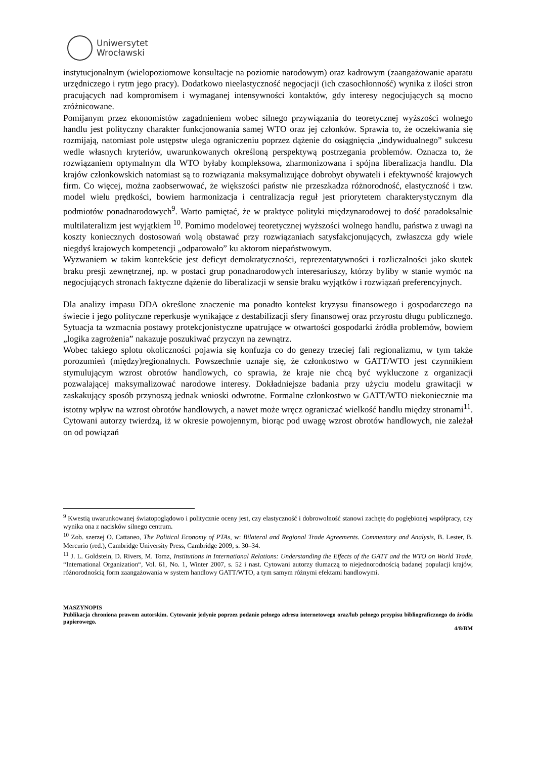Uniwersytet
Wrocławski
instytucjonalnym (wielopoziomowe konsultacje na poziomie narodowym) oraz kadrowym (zaangażowanie aparatu urzędniczego i rytm jego pracy). Dodatkowo nieelastyczność negocjacji (ich czasochłonność) wynika z ilości stron pracujących nad kompromisem i wymaganej intensywności kontaktów, gdy interesy negocjujących są mocno zróżnicowane.
Pomijanym przez ekonomistów zagadnieniem wobec silnego przywiązania do teoretycznej wyższości wolnego handlu jest polityczny charakter funkcjonowania samej WTO oraz jej członków. Sprawia to, że oczekiwania się rozmijają, natomiast pole ustępstw ulega ograniczeniu poprzez dążenie do osiągnięcia „indywidualnego” sukcesu wedle własnych kryteriów, uwarunkowanych określoną perspektywą postrzegania problemów. Oznacza to, że rozwiązaniem optymalnym dla WTO byłaby kompleksowa, zharmonizowana i spójna liberalizacja handlu. Dla krajów członkowskich natomiast są to rozwiązania maksymalizujące dobrobyt obywateli i efektywność krajowych firm. Co więcej, można zaobserwować, że większości państw nie przeszkadza różnorodność, elastyczność i tzw. model wielu prędkości, bowiem harmonizacja i centralizacja reguł jest priorytetem charakterystycznym dla podmiotów ponadnarodowych<sup>9</sup>. Warto pamiętać, że w praktyce polityki międzynarodowej to dość paradoksalnie multilateralizm jest wyjątkiem <sup>10</sup>. Pomimo modelowej teoretycznej wyższości wolnego handlu, państwa z uwagi na koszty koniecznych dostosowań wolą obstawać przy rozwiązaniach satysfakcjonujących, zwłaszcza gdy wiele niegdyś krajowych kompetencji „odparowało” ku aktorom niepaństwowym.
Wyzwaniem w takim kontekście jest deficyt demokratyczności, reprezentatywności i rozliczalności jako skutek braku presji zewnętrznej, np. w postaci grup ponadnarodowych interesariuszy, którzy byliby w stanie wymóc na negocjujących stronach faktyczne dążenie do liberalizacji w sensie braku wyjątków i rozwiązań preferencyjnych.
Dla analizy impasu DDA określone znaczenie ma ponadto kontekst kryzysu finansowego i gospodarczego na świecie i jego polityczne reperkusje wynikające z destabilizacji sfery finansowej oraz przyrostu długu publicznego. Sytuacja ta wzmacnia postawy protekcjonistyczne upatrujące w otwartości gospodarki źródła problemów, bowiem „logika zagrożenia” nakazuje poszukiwać przyczyn na zewnątrz.
Wobec takiego splotu okoliczności pojawia się konfuzja co do genezy trzeciej fali regionalizmu, w tym także porozumień (między)regionalnych. Powszechnie uznaje się, że członkostwo w GATT/WTO jest czynnikiem stymulującym wzrost obrotów handlowych, co sprawia, że kraje nie chcą być wykluczone z organizacji pozwalającej maksymalizować narodowe interesy. Dokładniejsze badania przy użyciu modelu grawitacji w zaskakujący sposób przynoszą jednak wnioski odwrotne. Formalne członkostwo w GATT/WTO niekoniecznie ma istotny wpływ na wzrost obrotów handlowych, a nawet może wręcz ograniczać wielkość handlu między stronami<sup>11</sup>. Cytowani autorzy twierdzą, iż w okresie powojennym, biorąc pod uwagę wzrost obrotów handlowych, nie zależał on od powiązań
<sup>9</sup> Kwestią uwarunkowanej światopoglądowo i politycznie oceny jest, czy elastyczność i dobrowolność stanowi zachętę do pogłębionej współpracy, czy wynika ona z nacisków silnego centrum.
<sup>10</sup> Zob. szerzej O. Cattaneo, The Political Economy of PTAs, w: Bilateral and Regional Trade Agreements. Commentary and Analysis, B. Lester, B. Mercurio (red.), Cambridge University Press, Cambridge 2009, s. 30–34.
<sup>11</sup> J. L. Goldstein, D. Rivers, M. Tomz, Institutions in International Relations: Understanding the Effects of the GATT and the WTO on World Trade, “International Organization“, Vol. 61, No. 1, Winter 2007, s. 52 i nast. Cytowani autorzy tłumaczą to niejednorodnością badanej populacji krajów, różnorodnością form zaangażowania w system handlowy GATT/WTO, a tym samym różnymi efektami handlowymi.
MASZYNOPIS
Publikacja chroniona prawem autorskim. Cytowanie jedynie poprzez podanie pełnego adresu internetowego oraz/lub pełnego przypisu bibliograficznego do źródła papierowego.
4/8/BM